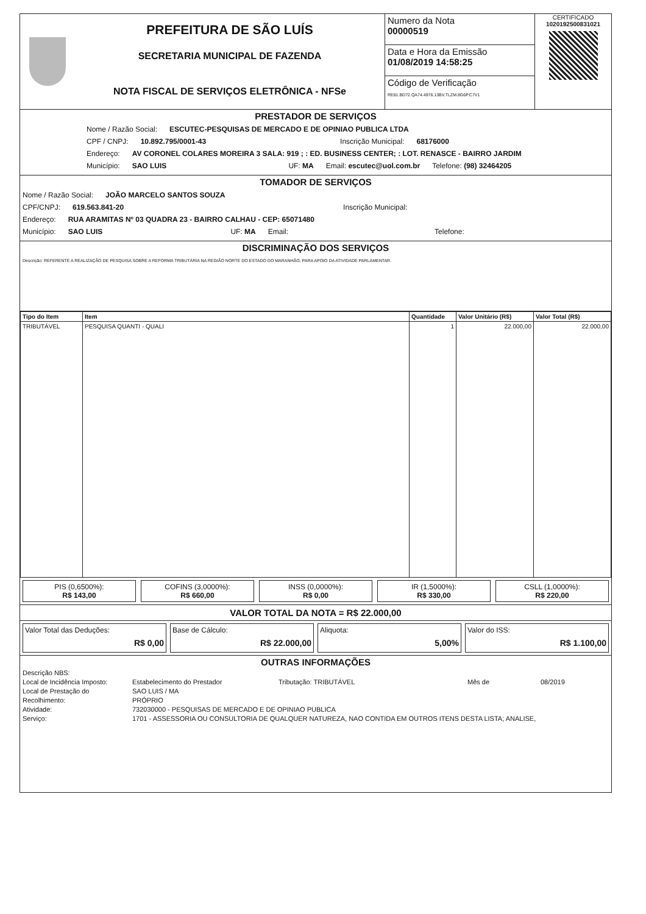PREFEITURA DE SÃO LUÍS
SECRETARIA MUNICIPAL DE FAZENDA
NOTA FISCAL DE SERVIÇOS ELETRÔNICA - NFSe
Numero da Nota
00000519
Data e Hora da Emissão
01/08/2019 14:58:25
Código de Verificação
RE81.BD72.QA74.4976.13BV.TLZM.8G6P.C7V1
CERTIFICADO
1020192500831021
PRESTADOR DE SERVIÇOS
Nome / Razão Social: ESCUTEC-PESQUISAS DE MERCADO E DE OPINIAO PUBLICA LTDA
CPF / CNPJ: 10.892.795/0001-43 Inscrição Municipal: 68176000
Endereço: AV CORONEL COLARES MOREIRA 3 SALA: 919 ; : ED. BUSINESS CENTER; : LOT. RENASCE - BAIRRO JARDIM
Município: SAO LUIS UF: MA Email: escutec@uol.com.br Telefone: (98) 32464205
TOMADOR DE SERVIÇOS
Nome / Razão Social: JOÃO MARCELO SANTOS SOUZA
CPF/CNPJ: 619.563.841-20 Inscrição Municipal:
Endereço: RUA ARAMITAS Nº 03 QUADRA 23 - BAIRRO CALHAU - CEP: 65071480
Município: SAO LUIS UF: MA Email: Telefone:
DISCRIMINAÇÃO DOS SERVIÇOS
Descrição: REFERENTE A REALIZAÇÃO DE PESQUISA SOBRE A REFORMA TRIBUTÁRIA NA REGIÃO NORTE DO ESTADO DO MARANHÃO, PARA APOIO DA ATIVIDADE PARLAMENTAR.
| Tipo do Item | Item | Quantidade | Valor Unitário (R$) | Valor Total (R$) |
| --- | --- | --- | --- | --- |
| TRIBUTÁVEL | PESQUISA QUANTI - QUALI | 1 | 22.000,00 | 22.000,00 |
PIS (0,6500%):
R$ 143,00
COFINS (3,0000%):
R$ 660,00
INSS (0,0000%):
R$ 0,00
IR (1,5000%):
R$ 330,00
CSLL (1,0000%):
R$ 220,00
VALOR TOTAL DA NOTA = R$ 22.000,00
Valor Total das Deduções:
R$ 0,00
Base de Cálculo:
R$ 22.000,00
Aliquota:
5,00%
Valor do ISS:
R$ 1.100,00
OUTRAS INFORMAÇÕES
Descrição NBS:
Local de Incidência Imposto: Estabelecimento do Prestador Tributação: TRIBUTÁVEL Mês de 08/2019
Local de Prestação do SAO LUIS / MA
Recolhimento: PRÓPRIO
Atividade: 732030000 - PESQUISAS DE MERCADO E DE OPINIAO PUBLICA
Serviço: 1701 - ASSESSORIA OU CONSULTORIA DE QUALQUER NATUREZA, NAO CONTIDA EM OUTROS ITENS DESTA LISTA; ANALISE,